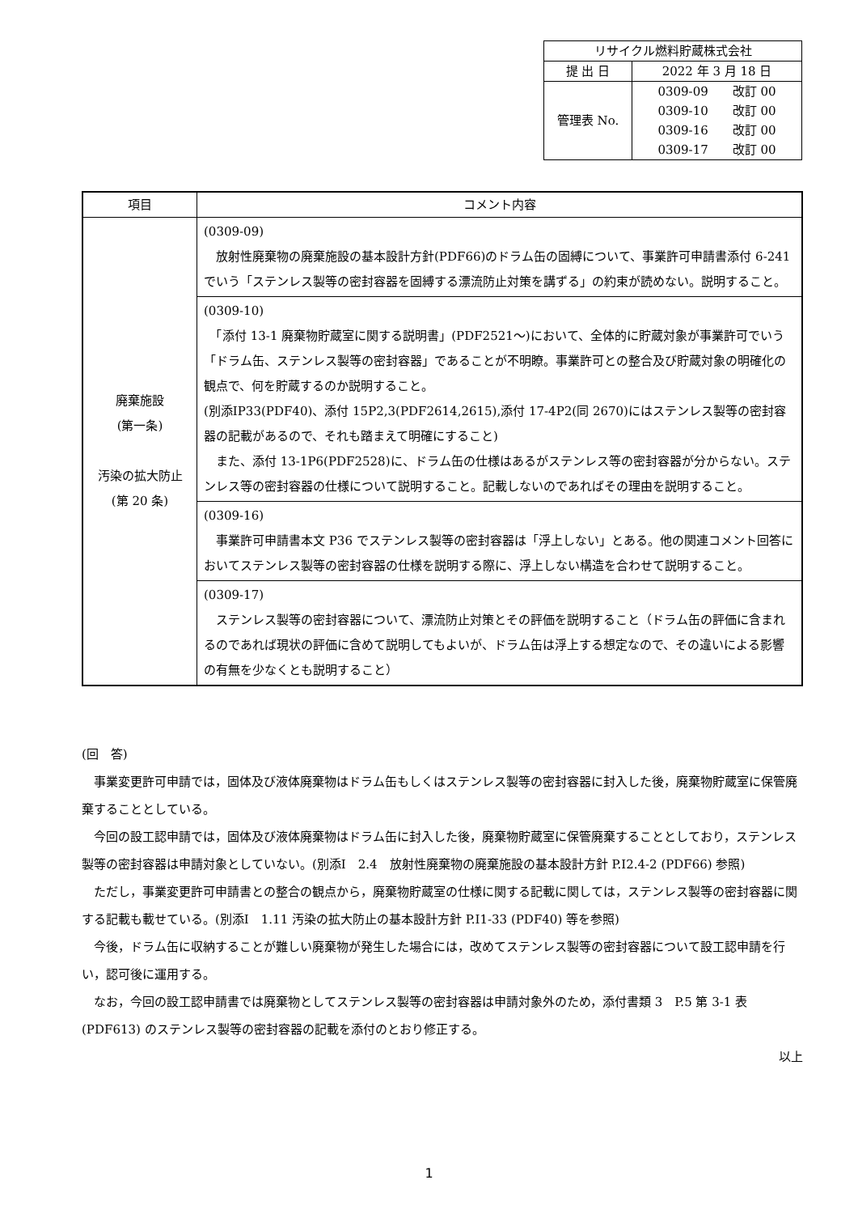| リサイクル燃料貯蔵株式会社 | |
| 提 出 日 | 2022 年 3 月 18 日 |
| 管理表 No. | 0309-09 改訂 00 0309-10 改訂 00 0309-16 改訂 00 0309-17 改訂 00 |
| 項目 | コメント内容 |
| --- | --- |
| 廃棄施設 (第一条) 汚染の拡大防止 (第 20 条) | (0309-09) 放射性廃棄物の廃棄施設の基本設計方針(PDF66)のドラム缶の固縛について、事業許可申請書添付 6-241 でいう「ステンレス製等の密封容器を固縛する漂流防止対策を講ずる」の約束が読めない。説明すること。 |
| | (0309-10) 「添付 13-1 廃棄物貯蔵室に関する説明書」(PDF2521～)において、全体的に貯蔵対象が事業許可でいう「ドラム缶、ステンレス製等の密封容器」であることが不明瞭。事業許可との整合及び貯蔵対象の明確化の観点で、何を貯蔵するのか説明すること。 (別添ⅠP33(PDF40)、添付 15P2,3(PDF2614,2615),添付 17-4P2(同 2670)にはステンレス製等の密封容器の記載があるので、それも踏まえて明確にすること) また、添付 13-1P6(PDF2528)に、ドラム缶の仕様はあるがステンレス等の密封容器が分からない。ステンレス等の密封容器の仕様について説明すること。記載しないのであればその理由を説明すること。 |
| | (0309-16) 事業許可申請書本文 P36 でステンレス製等の密封容器は「浮上しない」とある。他の関連コメント回答においてステンレス製等の密封容器の仕様を説明する際に、浮上しない構造を合わせて説明すること。 |
| | (0309-17) ステンレス製等の密封容器について、漂流防止対策とその評価を説明すること（ドラム缶の評価に含まれるのであれば現状の評価に含めて説明してもよいが、ドラム缶は浮上する想定なので、その違いによる影響の有無を少なくとも説明すること） |
(回　答)
事業変更許可申請では，固体及び液体廃棄物はドラム缶もしくはステンレス製等の密封容器に封入した後，廃棄物貯蔵室に保管廃棄することとしている。
今回の設工認申請では，固体及び液体廃棄物はドラム缶に封入した後，廃棄物貯蔵室に保管廃棄することとしており，ステンレス製等の密封容器は申請対象としていない。(別添Ⅰ　2.4　放射性廃棄物の廃棄施設の基本設計方針 P.Ⅰ2.4-2 (PDF66) 参照)
ただし，事業変更許可申請書との整合の観点から，廃棄物貯蔵室の仕様に関する記載に関しては，ステンレス製等の密封容器に関する記載も載せている。(別添Ⅰ　1.11 汚染の拡大防止の基本設計方針 P.Ⅰ1-33 (PDF40) 等を参照)
今後，ドラム缶に収納することが難しい廃棄物が発生した場合には，改めてステンレス製等の密封容器について設工認申請を行い，認可後に運用する。
なお，今回の設工認申請書では廃棄物としてステンレス製等の密封容器は申請対象外のため，添付書類 3　P.5 第 3-1 表 (PDF613) のステンレス製等の密封容器の記載を添付のとおり修正する。
以上
1